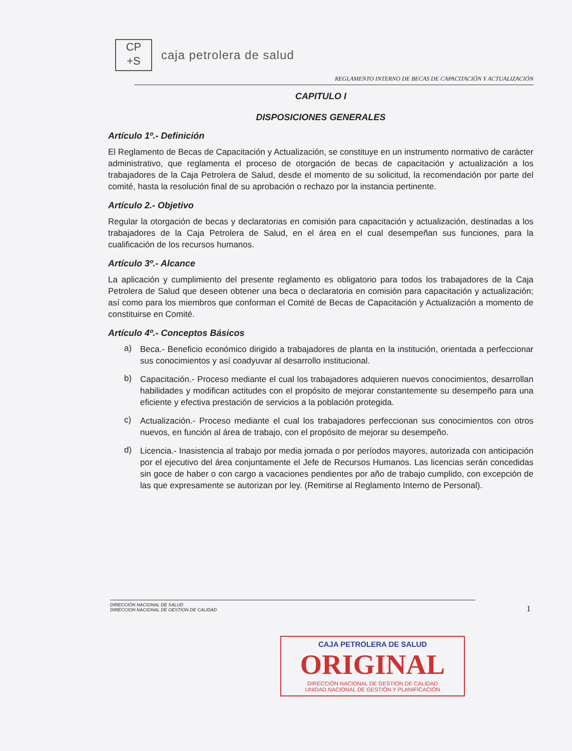CP
+S
caja petrolera de salud
REGLAMENTO INTERNO DE BECAS DE CAPACITACIÓN Y ACTUALIZACIÓN
CAPITULO I
DISPOSICIONES GENERALES
Artículo 1º.- Definición
El Reglamento de Becas de Capacitación y Actualización, se constituye en un instrumento normativo de carácter administrativo, que reglamenta el proceso de otorgación de becas de capacitación y actualización a los trabajadores de la Caja Petrolera de Salud, desde el momento de su solicitud, la recomendación por parte del comité, hasta la resolución final de su aprobación o rechazo por la instancia pertinente.
Artículo 2.- Objetivo
Regular la otorgación de becas y declaratorias en comisión para capacitación y actualización, destinadas a los trabajadores de la Caja Petrolera de Salud, en el área en el cual desempeñan sus funciones, para la cualificación de los recursos humanos.
Artículo 3º.- Alcance
La aplicación y cumplimiento del presente reglamento es obligatorio para todos los trabajadores de la Caja Petrolera de Salud que deseen obtener una beca o declaratoria en comisión para capacitación y actualización; así como para los miembros que conforman el Comité de Becas de Capacitación y Actualización a momento de constituirse en Comité.
Artículo 4º.- Conceptos Básicos
a)
Beca.- Beneficio económico dirigido a trabajadores de planta en la institución, orientada a perfeccionar sus conocimientos y así coadyuvar al desarrollo institucional.
b)
Capacitación.- Proceso mediante el cual los trabajadores adquieren nuevos conocimientos, desarrollan habilidades y modifican actitudes con el propósito de mejorar constantemente su desempeño para una eficiente y efectiva prestación de servicios a la población protegida.
c)
Actualización.- Proceso mediante el cual los trabajadores perfeccionan sus conocimientos con otros nuevos, en función al área de trabajo, con el propósito de mejorar su desempeño.
d)
Licencia.- Inasistencia al trabajo por media jornada o por períodos mayores, autorizada con anticipación por el ejecutivo del área conjuntamente el Jefe de Recursos Humanos. Las licencias serán concedidas sin goce de haber o con cargo a vacaciones pendientes por año de trabajo cumplido, con excepción de las que expresamente se autorizan por ley. (Remitirse al Reglamento Interno de Personal).
DIRECCIÓN NACIONAL DE SALUD
DIRECCION NACIONAL DE GESTION DE CALIDAD
1
CAJA PETROLERA DE SALUD
ORIGINAL
DIRECCIÓN NACIONAL DE GESTION DE CALIDAD
UNIDAD NACIONAL DE GESTIÓN Y PLANIFICACIÓN